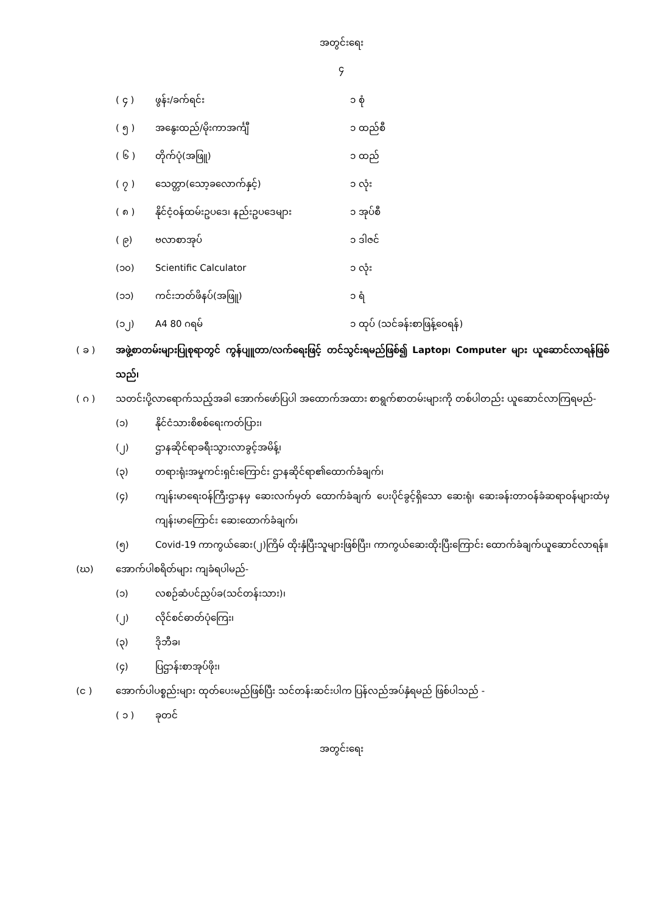အတွင်းရေး
၄
( ၄ ) ဖွန်း/ခက်ရင်း ၁ စုံ
( ၅ ) အနွေးထည်/မိုးကာအင်္ကျီ ၁ ထည်စီ
( ၆ ) တိုက်ပုံ(အဖြူ) ၁ ထည်
( ၇ ) သေတ္တာ(သော့ခလောက်နှင့်) ၁ လုံး
( ၈ ) နိုင်ငံ့ဝန်ထမ်းဥပဒေ၊ နည်းဥပဒေများ ၁ အုပ်စီ
( ၉) ဗလာစာအုပ် ၁ ဒါဇင်
(၁၀) Scientific Calculator ၁ လုံး
(၁၁) ကင်းဘတ်ဖိနပ်(အဖြူ) ၁ ရံ
(၁၂) A4 80 ဂရမ် ၁ ထုပ် (သင်ခန်းစာဖြန့်ဝေရန်)
( ခ ) အဖွဲ့စာတမ်းများပြုစုရာတွင် ကွန်ပျူတာ/လက်ရေးဖြင့် တင်သွင်းရမည်ဖြစ်၍ Laptop၊ Computer များ ယူဆောင်လာရန်ဖြစ်သည်၊
( ဂ ) သတင်းပို့လာရောက်သည့်အခါ အောက်ဖော်ပြပါ အထောက်အထား စာရွက်စာတမ်းများကို တစ်ပါတည်း ယူဆောင်လာကြရမည်-
(၁) နိုင်ငံသားစိစစ်ရေးကတ်ပြား၊
(၂) ဌာနဆိုင်ရာခရီးသွားလာခွင့်အမိန့်၊
(၃) တရားရုံးအမှုကင်းရှင်းကြောင်း ဌာနဆိုင်ရာ၏ထောက်ခံချက်၊
(၄) ကျန်းမာရေးဝန်ကြီးဌာနမှ ဆေးလက်မှတ် ထောက်ခံချက် ပေးပိုင်ခွင့်ရှိသော ဆေးရုံ၊ ဆေးခန်းတာဝန်ခံဆရာဝန်များထံမှ ကျန်းမာကြောင်း ဆေးထောက်ခံချက်၊
(၅) Covid-19 ကာကွယ်ဆေး(၂)ကြိမ် ထိုးနှံပြီးသူများဖြစ်ပြီး၊ ကာကွယ်ဆေးထိုးပြီးကြောင်း ထောက်ခံချက်ယူဆောင်လာရန်။
(ဃ) အောက်ပါစရိတ်များ ကျခံရပါမည်-
(၁) လစဉ်ဆံပင်ညှပ်ခ(သင်တန်းသား)၊
(၂) လိုင်စင်ဓာတ်ပုံကြေး၊
(၃) ဒိုဘီခ၊
(၄) ပြဌာန်းစာအုပ်ဖိုး၊
(င ) အောက်ပါပစ္စည်းများ ထုတ်ပေးမည်ဖြစ်ပြီး သင်တန်းဆင်းပါက ပြန်လည်အပ်နှံရမည် ဖြစ်ပါသည် -
( ၁ ) ခုတင်
အတွင်းရေး